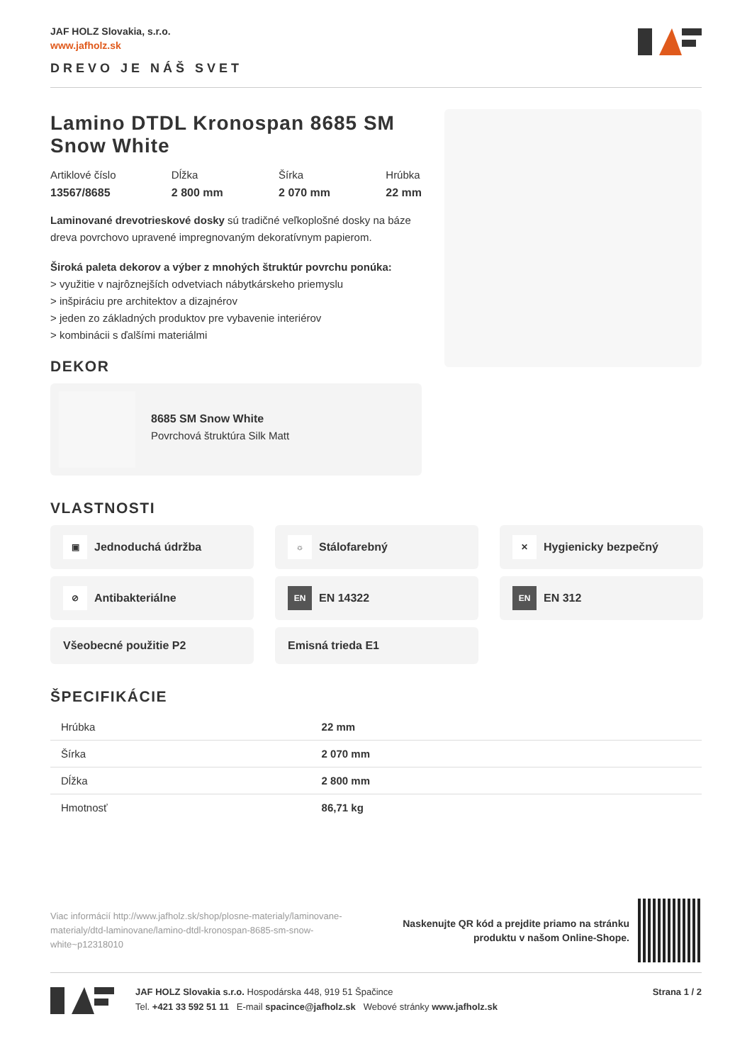JAF HOLZ Slovakia, s.r.o.
www.jafholz.sk
DREVO JE NÁŠ SVET
Lamino DTDL Kronospan 8685 SM Snow White
Artiklové číslo
13567/8685
Dĺžka
2 800 mm
Šírka
2 070 mm
Hrúbka
22 mm
Laminované drevotrieskové dosky sú tradičné veľkoplošné dosky na báze dreva povrchovo upravené impregnovaným dekoratívnym papierom.
Široká paleta dekorov a výber z mnohých štruktúr povrchu ponúka:
> využitie v najrôznejších odvetviach nábytkárskeho priemyslu
> inšpiráciu pre architektov a dizajnérov
> jeden zo základných produktov pre vybavenie interiérov
> kombinácii s ďalšími materiálmi
DEKOR
8685 SM Snow White
Povrchová štruktúra Silk Matt
VLASTNOSTI
▣ Jednoduchá údržba
☼ Stálofarebný
✕ Hygienicky bezpečný
⊘ Antibakteriálne
EN EN 14322
EN EN 312
Všeobecné použitie P2
Emisná trieda E1
ŠPECIFIKÁCIE
| Hrúbka | 22 mm |
| Šírka | 2 070 mm |
| Dĺžka | 2 800 mm |
| Hmotnosť | 86,71 kg |
Viac informácií http://www.jafholz.sk/shop/plosne-materialy/laminovane-materialy/dtd-laminovane/lamino-dtdl-kronospan-8685-sm-snow-white~p12318010
Naskenujte QR kód a prejdite priamo na stránku
produktu v našom Online-Shope.
JAF HOLZ Slovakia s.r.o. Hospodárska 448, 919 51 Špačince
Tel. +421 33 592 51 11 E-mail spacince@jafholz.sk Webové stránky www.jafholz.sk
Strana 1 / 2